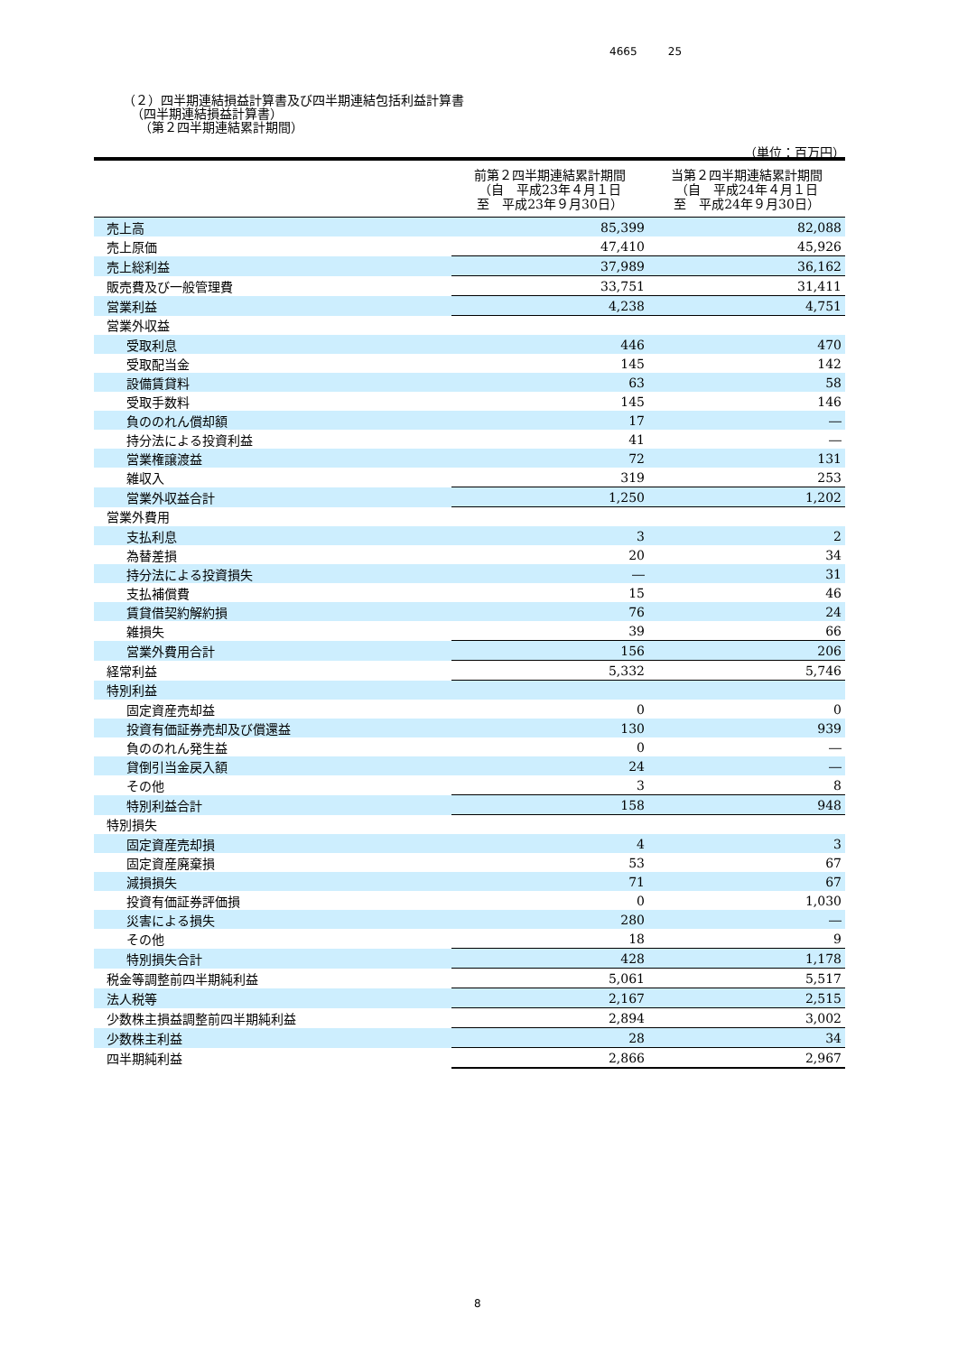4665 25
（２）四半期連結損益計算書及び四半期連結包括利益計算書
（四半期連結損益計算書）
（第２四半期連結累計期間）
（単位：百万円）
| | 前第２四半期連結累計期間 （自 平成23年４月１日 至 平成23年９月30日） | 当第２四半期連結累計期間 （自 平成24年４月１日 至 平成24年９月30日） |
| --- | --- | --- |
| 売上高 | 85,399 | 82,088 |
| 売上原価 | 47,410 | 45,926 |
| 売上総利益 | 37,989 | 36,162 |
| 販売費及び一般管理費 | 33,751 | 31,411 |
| 営業利益 | 4,238 | 4,751 |
| 営業外収益 | | |
| 受取利息 | 446 | 470 |
| 受取配当金 | 145 | 142 |
| 設備賃貸料 | 63 | 58 |
| 受取手数料 | 145 | 146 |
| 負ののれん償却額 | 17 | ― |
| 持分法による投資利益 | 41 | ― |
| 営業権譲渡益 | 72 | 131 |
| 雑収入 | 319 | 253 |
| 営業外収益合計 | 1,250 | 1,202 |
| 営業外費用 | | |
| 支払利息 | 3 | 2 |
| 為替差損 | 20 | 34 |
| 持分法による投資損失 | ― | 31 |
| 支払補償費 | 15 | 46 |
| 賃貸借契約解約損 | 76 | 24 |
| 雑損失 | 39 | 66 |
| 営業外費用合計 | 156 | 206 |
| 経常利益 | 5,332 | 5,746 |
| 特別利益 | | |
| 固定資産売却益 | 0 | 0 |
| 投資有価証券売却及び償還益 | 130 | 939 |
| 負ののれん発生益 | 0 | ― |
| 貸倒引当金戻入額 | 24 | ― |
| その他 | 3 | 8 |
| 特別利益合計 | 158 | 948 |
| 特別損失 | | |
| 固定資産売却損 | 4 | 3 |
| 固定資産廃棄損 | 53 | 67 |
| 減損損失 | 71 | 67 |
| 投資有価証券評価損 | 0 | 1,030 |
| 災害による損失 | 280 | ― |
| その他 | 18 | 9 |
| 特別損失合計 | 428 | 1,178 |
| 税金等調整前四半期純利益 | 5,061 | 5,517 |
| 法人税等 | 2,167 | 2,515 |
| 少数株主損益調整前四半期純利益 | 2,894 | 3,002 |
| 少数株主利益 | 28 | 34 |
| 四半期純利益 | 2,866 | 2,967 |
8